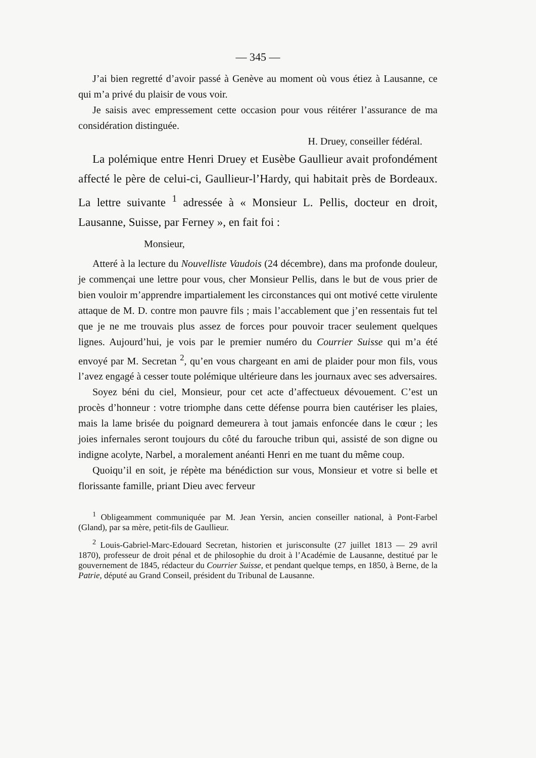— 345 —
J’ai bien regretté d’avoir passé à Genève au moment où vous étiez à Lausanne, ce qui m’a privé du plaisir de vous voir.
Je saisis avec empressement cette occasion pour vous réitérer l’assurance de ma considération distinguée.
H. Druey, conseiller fédéral.
La polémique entre Henri Druey et Eusèbe Gaullieur avait profondément affecté le père de celui-ci, Gaullieur-l’Hardy, qui habitait près de Bordeaux. La lettre suivante <sup>1</sup> adressée à « Monsieur L. Pellis, docteur en droit, Lausanne, Suisse, par Ferney », en fait foi :
Monsieur,
Atteré à la lecture du Nouvelliste Vaudois (24 décembre), dans ma profonde douleur, je commençai une lettre pour vous, cher Monsieur Pellis, dans le but de vous prier de bien vouloir m’apprendre impartialement les circonstances qui ont motivé cette virulente attaque de M. D. contre mon pauvre fils ; mais l’accablement que j’en ressentais fut tel que je ne me trouvais plus assez de forces pour pouvoir tracer seulement quelques lignes. Aujourd’hui, je vois par le premier numéro du Courrier Suisse qui m’a été envoyé par M. Secretan <sup>2</sup>, qu’en vous chargeant en ami de plaider pour mon fils, vous l’avez engagé à cesser toute polémique ultérieure dans les journaux avec ses adversaires.
Soyez béni du ciel, Monsieur, pour cet acte d’affectueux dévouement. C’est un procès d’honneur : votre triomphe dans cette défense pourra bien cautériser les plaies, mais la lame brisée du poignard demeurera à tout jamais enfoncée dans le cœur ; les joies infernales seront toujours du côté du farouche tribun qui, assisté de son digne ou indigne acolyte, Narbel, a moralement anéanti Henri en me tuant du même coup.
Quoiqu’il en soit, je répète ma bénédiction sur vous, Monsieur et votre si belle et florissante famille, priant Dieu avec ferveur
<sup>1</sup> Obligeamment communiquée par M. Jean Yersin, ancien conseiller national, à Pont-Farbel (Gland), par sa mère, petit-fils de Gaullieur.
<sup>2</sup> Louis-Gabriel-Marc-Edouard Secretan, historien et jurisconsulte (27 juillet 1813 — 29 avril 1870), professeur de droit pénal et de philosophie du droit à l’Académie de Lausanne, destitué par le gouvernement de 1845, rédacteur du Courrier Suisse, et pendant quelque temps, en 1850, à Berne, de la Patrie, député au Grand Conseil, président du Tribunal de Lausanne.